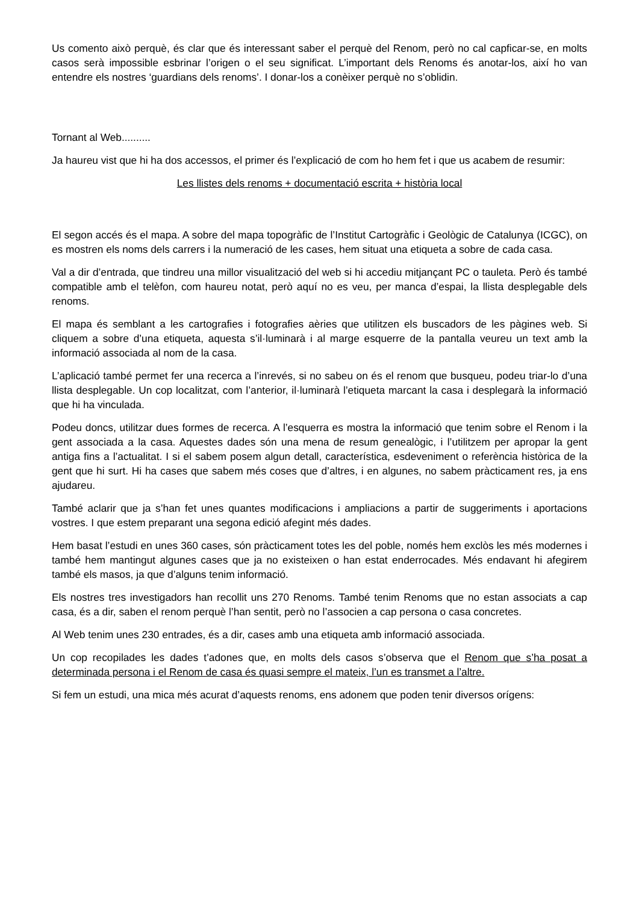Us comento això perquè, és clar que és interessant saber el perquè del Renom, però no cal capficar-se, en molts casos serà impossible esbrinar l’origen o el seu significat. L’important dels Renoms és anotar-los, així ho van entendre els nostres ‘guardians dels renoms’. I donar-los a conèixer perquè no s’oblidin.
Tornant al Web..........
Ja haureu vist que hi ha dos accessos, el primer és l’explicació de com ho hem fet i que us acabem de resumir:
Les llistes dels renoms + documentació escrita + història local
El segon accés és el mapa. A sobre del mapa topogràfic de l’Institut Cartogràfic i Geològic de Catalunya (ICGC), on es mostren els noms dels carrers i la numeració de les cases, hem situat una etiqueta a sobre de cada casa.
Val a dir d’entrada, que tindreu una millor visualització del web si hi accediu mitjançant PC o tauleta. Però és també compatible amb el telèfon, com haureu notat, però aquí no es veu, per manca d’espai, la llista desplegable dels renoms.
El mapa és semblant a les cartografies i fotografies aèries que utilitzen els buscadors de les pàgines web. Si cliquem a sobre d’una etiqueta, aquesta s’il·luminarà i al marge esquerre de la pantalla veureu un text amb la informació associada al nom de la casa.
L’aplicació també permet fer una recerca a l’inrevés, si no sabeu on és el renom que busqueu, podeu triar-lo d’una llista desplegable. Un cop localitzat, com l’anterior, il·luminarà l’etiqueta marcant la casa i desplegarà la informació que hi ha vinculada.
Podeu doncs, utilitzar dues formes de recerca. A l’esquerra es mostra la informació que tenim sobre el Renom i la gent associada a la casa. Aquestes dades són una mena de resum genealògic, i l’utilitzem per apropar la gent antiga fins a l’actualitat. I si el sabem posem algun detall, característica, esdeveniment o referència històrica de la gent que hi surt. Hi ha cases que sabem més coses que d’altres, i en algunes, no sabem pràcticament res, ja ens ajudareu.
També aclarir que ja s’han fet unes quantes modificacions i ampliacions a partir de suggeriments i aportacions vostres. I que estem preparant una segona edició afegint més dades.
Hem basat l’estudi en unes 360 cases, són pràcticament totes les del poble, només hem exclòs les més modernes i també hem mantingut algunes cases que ja no existeixen o han estat enderrocades. Més endavant hi afegirem també els masos, ja que d’alguns tenim informació.
Els nostres tres investigadors han recollit uns 270 Renoms. També tenim Renoms que no estan associats a cap casa, és a dir, saben el renom perquè l’han sentit, però no l’associen a cap persona o casa concretes.
Al Web tenim unes 230 entrades, és a dir, cases amb una etiqueta amb informació associada.
Un cop recopilades les dades t’adones que, en molts dels casos s’observa que el Renom que s’ha posat a determinada persona i el Renom de casa és quasi sempre el mateix, l’un es transmet a l’altre.
Si fem un estudi, una mica més acurat d’aquests renoms, ens adonem que poden tenir diversos orígens: